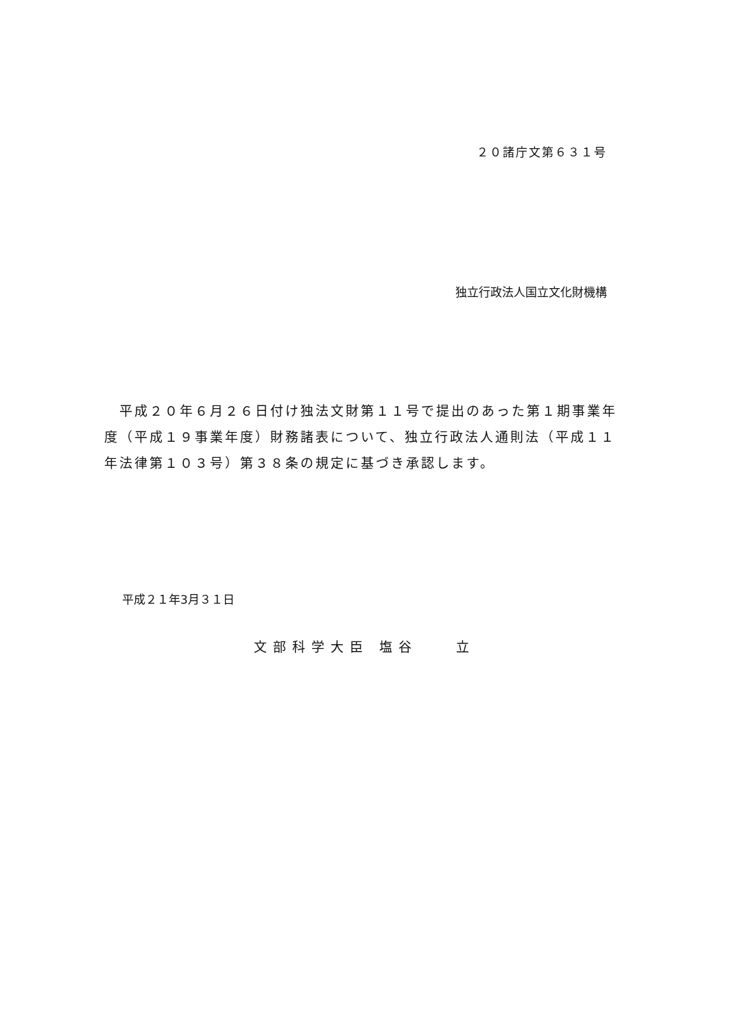２０諸庁文第６３１号
独立行政法人国立文化財機構
　平成２０年６月２６日付け独法文財第１１号で提出のあった第１期事業年度（平成１９事業年度）財務諸表について、独立行政法人通則法（平成１１年法律第１０３号）第３８条の規定に基づき承認します。
平成２１年3月３１日
文部科学大臣 塩谷　　立